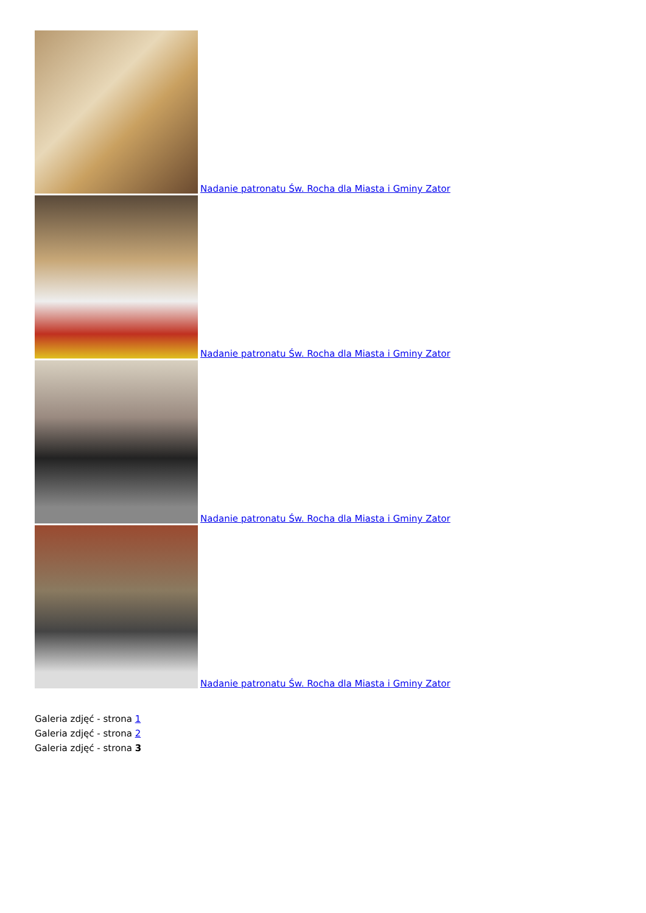Nadanie patronatu Św. Rocha dla Miasta i Gminy Zator
Nadanie patronatu Św. Rocha dla Miasta i Gminy Zator
Nadanie patronatu Św. Rocha dla Miasta i Gminy Zator
Nadanie patronatu Św. Rocha dla Miasta i Gminy Zator
Galeria zdjęć - strona 1
Galeria zdjęć - strona 2
Galeria zdjęć - strona 3